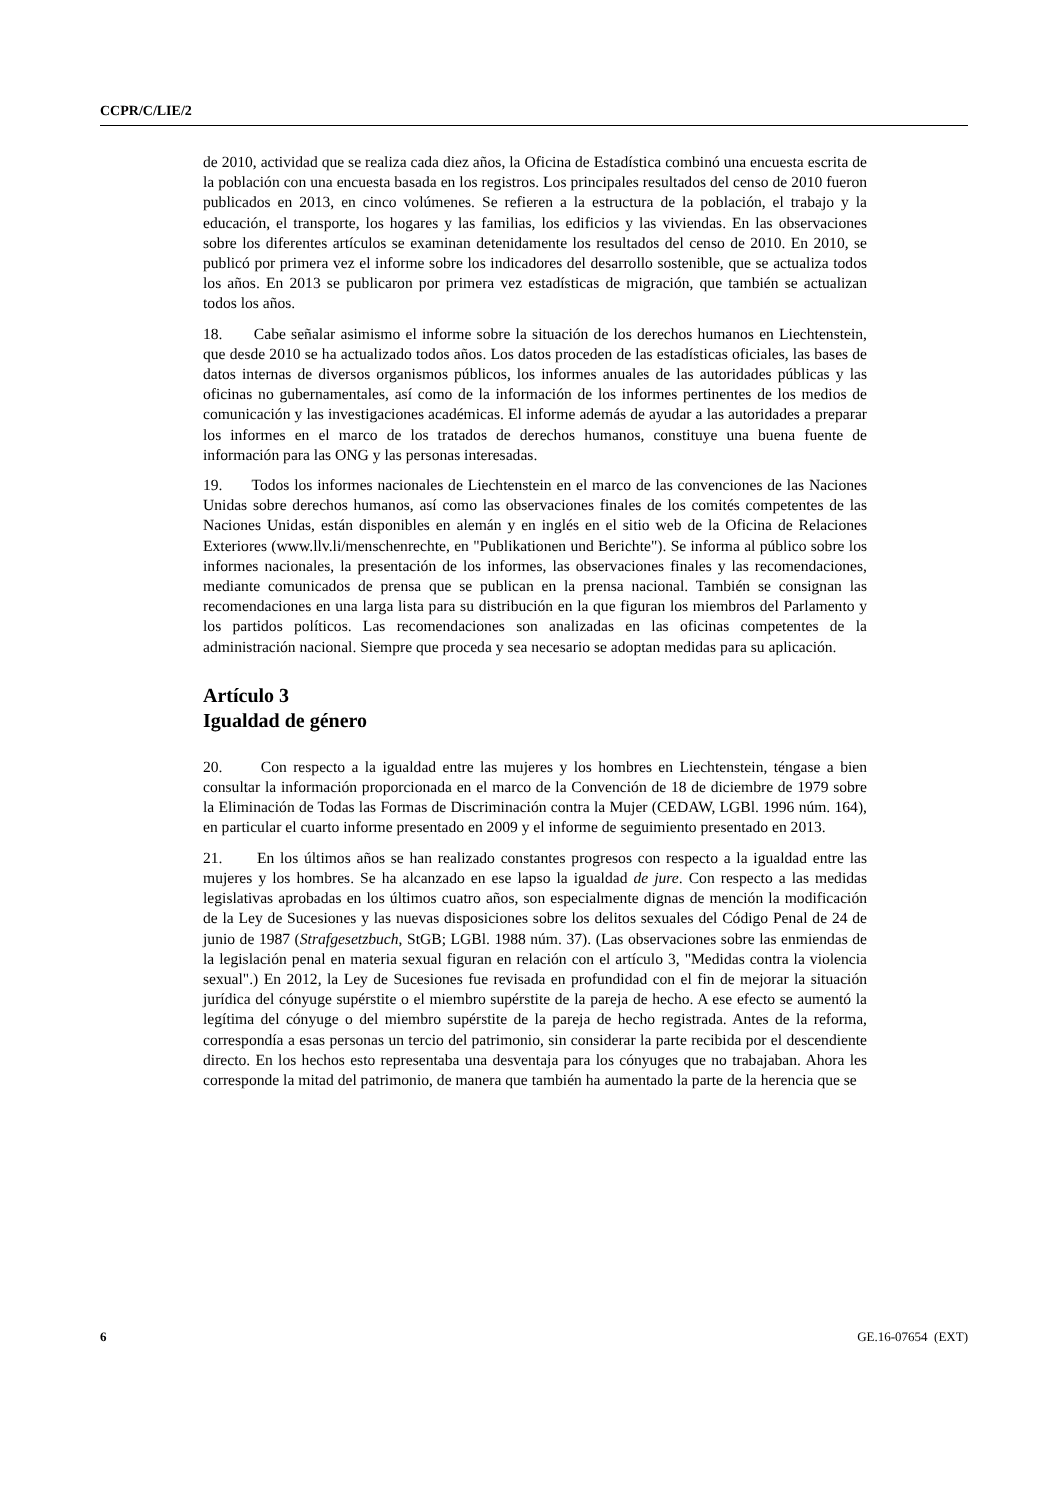CCPR/C/LIE/2
de 2010, actividad que se realiza cada diez años, la Oficina de Estadística combinó una encuesta escrita de la población con una encuesta basada en los registros. Los principales resultados del censo de 2010 fueron publicados en 2013, en cinco volúmenes. Se refieren a la estructura de la población, el trabajo y la educación, el transporte, los hogares y las familias, los edificios y las viviendas. En las observaciones sobre los diferentes artículos se examinan detenidamente los resultados del censo de 2010. En 2010, se publicó por primera vez el informe sobre los indicadores del desarrollo sostenible, que se actualiza todos los años. En 2013 se publicaron por primera vez estadísticas de migración, que también se actualizan todos los años.
18. Cabe señalar asimismo el informe sobre la situación de los derechos humanos en Liechtenstein, que desde 2010 se ha actualizado todos años. Los datos proceden de las estadísticas oficiales, las bases de datos internas de diversos organismos públicos, los informes anuales de las autoridades públicas y las oficinas no gubernamentales, así como de la información de los informes pertinentes de los medios de comunicación y las investigaciones académicas. El informe además de ayudar a las autoridades a preparar los informes en el marco de los tratados de derechos humanos, constituye una buena fuente de información para las ONG y las personas interesadas.
19. Todos los informes nacionales de Liechtenstein en el marco de las convenciones de las Naciones Unidas sobre derechos humanos, así como las observaciones finales de los comités competentes de las Naciones Unidas, están disponibles en alemán y en inglés en el sitio web de la Oficina de Relaciones Exteriores (www.llv.li/menschenrechte, en "Publikationen und Berichte"). Se informa al público sobre los informes nacionales, la presentación de los informes, las observaciones finales y las recomendaciones, mediante comunicados de prensa que se publican en la prensa nacional. También se consignan las recomendaciones en una larga lista para su distribución en la que figuran los miembros del Parlamento y los partidos políticos. Las recomendaciones son analizadas en las oficinas competentes de la administración nacional. Siempre que proceda y sea necesario se adoptan medidas para su aplicación.
Artículo 3
Igualdad de género
20. Con respecto a la igualdad entre las mujeres y los hombres en Liechtenstein, téngase a bien consultar la información proporcionada en el marco de la Convención de 18 de diciembre de 1979 sobre la Eliminación de Todas las Formas de Discriminación contra la Mujer (CEDAW, LGBl. 1996 núm. 164), en particular el cuarto informe presentado en 2009 y el informe de seguimiento presentado en 2013.
21. En los últimos años se han realizado constantes progresos con respecto a la igualdad entre las mujeres y los hombres. Se ha alcanzado en ese lapso la igualdad de jure. Con respecto a las medidas legislativas aprobadas en los últimos cuatro años, son especialmente dignas de mención la modificación de la Ley de Sucesiones y las nuevas disposiciones sobre los delitos sexuales del Código Penal de 24 de junio de 1987 (Strafgesetzbuch, StGB; LGBl. 1988 núm. 37). (Las observaciones sobre las enmiendas de la legislación penal en materia sexual figuran en relación con el artículo 3, "Medidas contra la violencia sexual".) En 2012, la Ley de Sucesiones fue revisada en profundidad con el fin de mejorar la situación jurídica del cónyuge supérstite o el miembro supérstite de la pareja de hecho. A ese efecto se aumentó la legítima del cónyuge o del miembro supérstite de la pareja de hecho registrada. Antes de la reforma, correspondía a esas personas un tercio del patrimonio, sin considerar la parte recibida por el descendiente directo. En los hechos esto representaba una desventaja para los cónyuges que no trabajaban. Ahora les corresponde la mitad del patrimonio, de manera que también ha aumentado la parte de la herencia que se
6 GE.16-07654 (EXT)